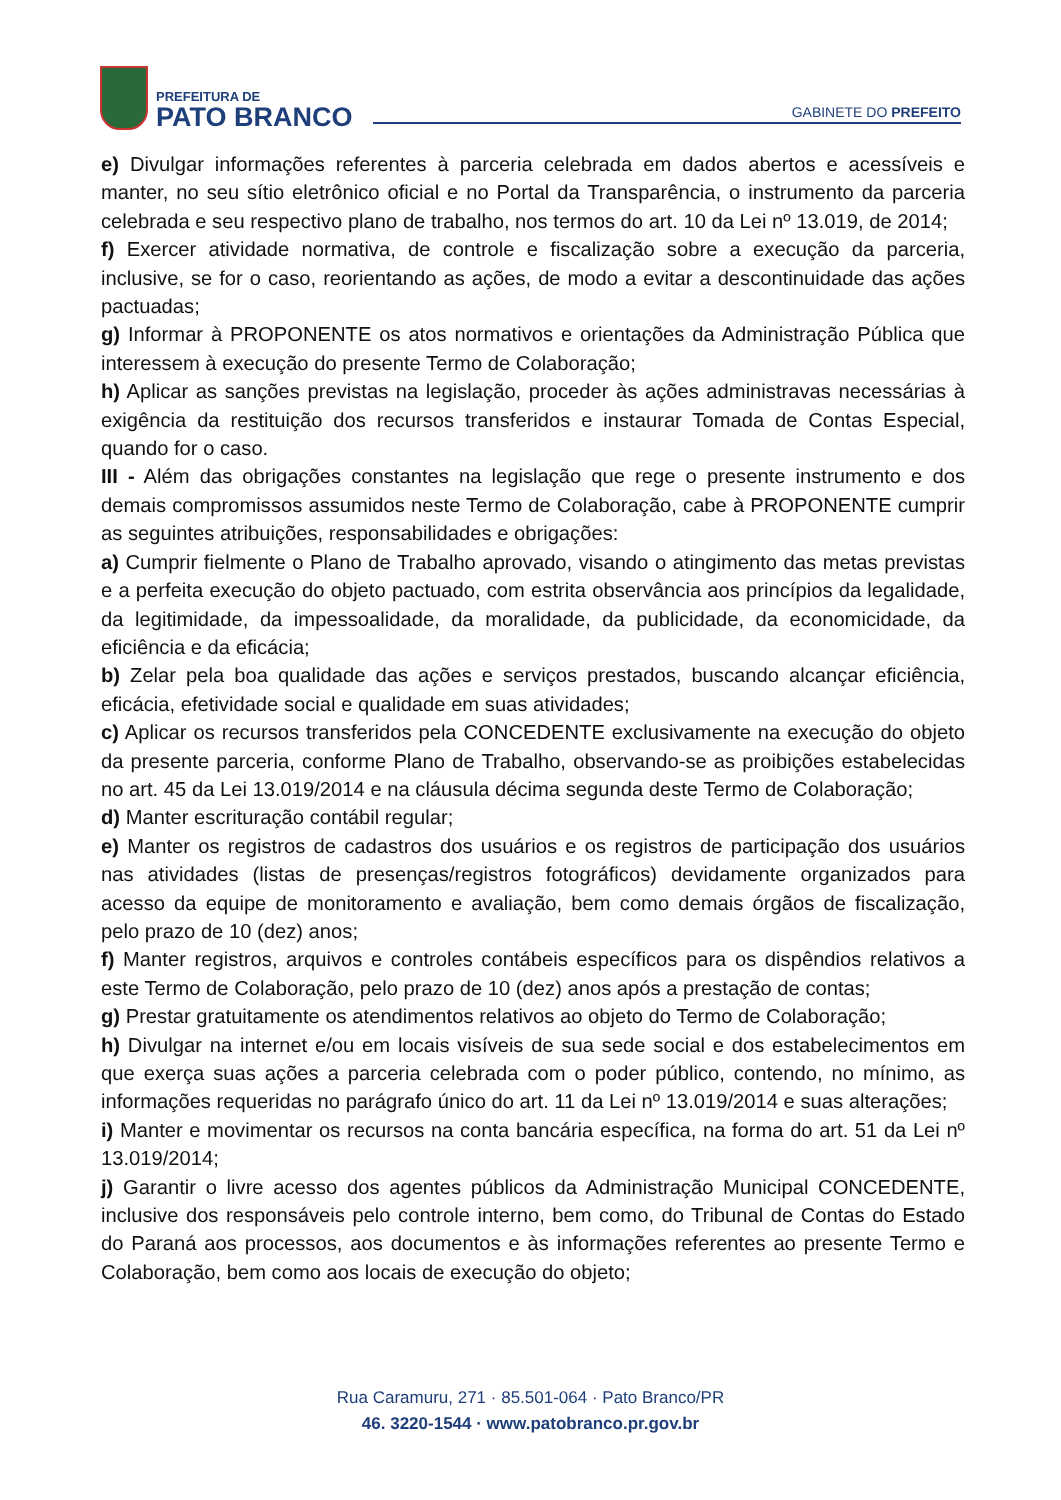PREFEITURA DE
PATO BRANCO
GABINETE DO PREFEITO
e) Divulgar informações referentes à parceria celebrada em dados abertos e acessíveis e manter, no seu sítio eletrônico oficial e no Portal da Transparência, o instrumento da parceria celebrada e seu respectivo plano de trabalho, nos termos do art. 10 da Lei nº 13.019, de 2014;
f) Exercer atividade normativa, de controle e fiscalização sobre a execução da parceria, inclusive, se for o caso, reorientando as ações, de modo a evitar a descontinuidade das ações pactuadas;
g) Informar à PROPONENTE os atos normativos e orientações da Administração Pública que interessem à execução do presente Termo de Colaboração;
h) Aplicar as sanções previstas na legislação, proceder às ações administravas necessárias à exigência da restituição dos recursos transferidos e instaurar Tomada de Contas Especial, quando for o caso.
III - Além das obrigações constantes na legislação que rege o presente instrumento e dos demais compromissos assumidos neste Termo de Colaboração, cabe à PROPONENTE cumprir as seguintes atribuições, responsabilidades e obrigações:
a) Cumprir fielmente o Plano de Trabalho aprovado, visando o atingimento das metas previstas e a perfeita execução do objeto pactuado, com estrita observância aos princípios da legalidade, da legitimidade, da impessoalidade, da moralidade, da publicidade, da economicidade, da eficiência e da eficácia;
b) Zelar pela boa qualidade das ações e serviços prestados, buscando alcançar eficiência, eficácia, efetividade social e qualidade em suas atividades;
c) Aplicar os recursos transferidos pela CONCEDENTE exclusivamente na execução do objeto da presente parceria, conforme Plano de Trabalho, observando-se as proibições estabelecidas no art. 45 da Lei 13.019/2014 e na cláusula décima segunda deste Termo de Colaboração;
d) Manter escrituração contábil regular;
e) Manter os registros de cadastros dos usuários e os registros de participação dos usuários nas atividades (listas de presenças/registros fotográficos) devidamente organizados para acesso da equipe de monitoramento e avaliação, bem como demais órgãos de fiscalização, pelo prazo de 10 (dez) anos;
f) Manter registros, arquivos e controles contábeis específicos para os dispêndios relativos a este Termo de Colaboração, pelo prazo de 10 (dez) anos após a prestação de contas;
g) Prestar gratuitamente os atendimentos relativos ao objeto do Termo de Colaboração;
h) Divulgar na internet e/ou em locais visíveis de sua sede social e dos estabelecimentos em que exerça suas ações a parceria celebrada com o poder público, contendo, no mínimo, as informações requeridas no parágrafo único do art. 11 da Lei nº 13.019/2014 e suas alterações;
i) Manter e movimentar os recursos na conta bancária específica, na forma do art. 51 da Lei nº 13.019/2014;
j) Garantir o livre acesso dos agentes públicos da Administração Municipal CONCEDENTE, inclusive dos responsáveis pelo controle interno, bem como, do Tribunal de Contas do Estado do Paraná aos processos, aos documentos e às informações referentes ao presente Termo e Colaboração, bem como aos locais de execução do objeto;
Rua Caramuru, 271 · 85.501-064 · Pato Branco/PR
46. 3220-1544 · www.patobranco.pr.gov.br